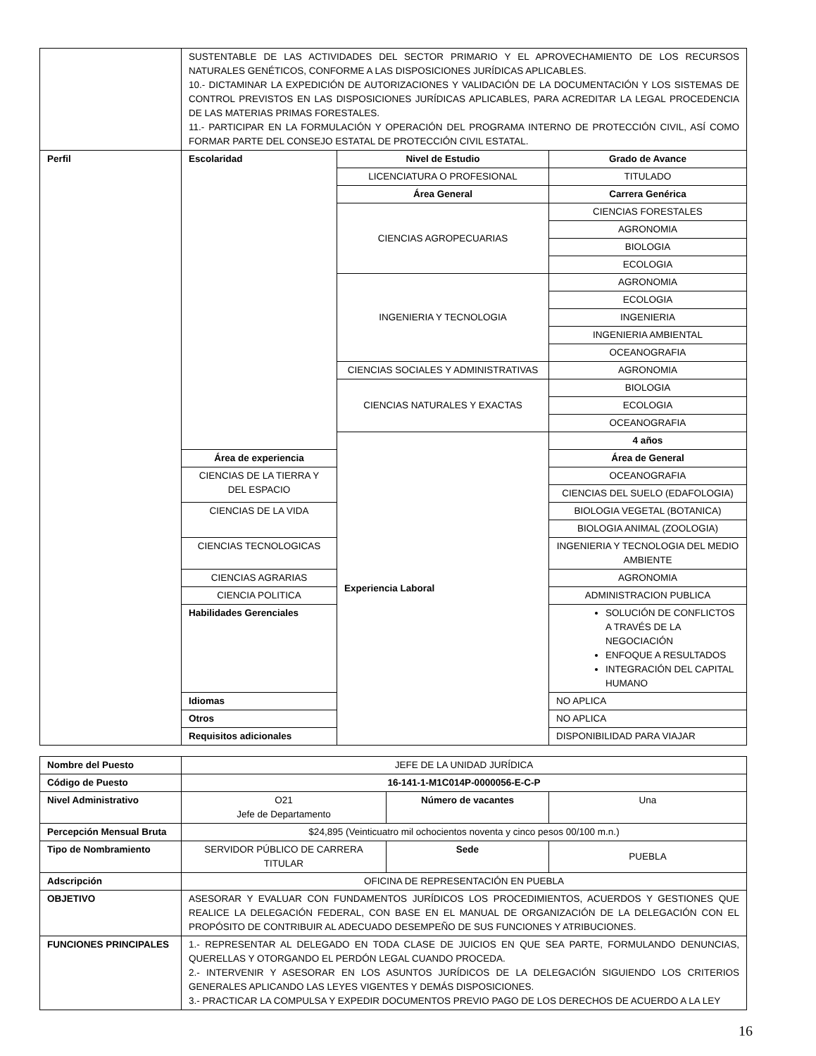| | SUSTENTABLE DE LAS ACTIVIDADES DEL SECTOR PRIMARIO Y EL APROVECHAMIENTO DE LOS RECURSOS NATURALES GENÉTICOS, CONFORME A LAS DISPOSICIONES JURÍDICAS APLICABLES. 10.- DICTAMINAR LA EXPEDICIÓN DE AUTORIZACIONES Y VALIDACIÓN DE LA DOCUMENTACIÓN Y LOS SISTEMAS DE CONTROL PREVISTOS EN LAS DISPOSICIONES JURÍDICAS APLICABLES, PARA ACREDITAR LA LEGAL PROCEDENCIA DE LAS MATERIAS PRIMAS FORESTALES. 11.- PARTICIPAR EN LA FORMULACIÓN Y OPERACIÓN DEL PROGRAMA INTERNO DE PROTECCIÓN CIVIL, ASÍ COMO FORMAR PARTE DEL CONSEJO ESTATAL DE PROTECCIÓN CIVIL ESTATAL. | | |
| Perfil | Escolaridad | Nivel de Estudio | Grado de Avance |
| | | LICENCIATURA O PROFESIONAL | TITULADO |
| | | Área General | Carrera Genérica |
| | | CIENCIAS AGROPECUARIAS | CIENCIAS FORESTALES |
| | | | AGRONOMIA |
| | | | BIOLOGIA |
| | | | ECOLOGIA |
| | | INGENIERIA Y TECNOLOGIA | AGRONOMIA |
| | | | ECOLOGIA |
| | | | INGENIERIA |
| | | | INGENIERIA AMBIENTAL |
| | | | OCEANOGRAFIA |
| | | CIENCIAS SOCIALES Y ADMINISTRATIVAS | AGRONOMIA |
| | | CIENCIAS NATURALES Y EXACTAS | BIOLOGIA |
| | | | ECOLOGIA |
| | | | OCEANOGRAFIA |
| | | Experiencia Laboral | 4 años |
| | Área de experiencia | | Área de General |
| | CIENCIAS DE LA TIERRA Y DEL ESPACIO | | OCEANOGRAFIA |
| | | | CIENCIAS DEL SUELO (EDAFOLOGIA) |
| | CIENCIAS DE LA VIDA | | BIOLOGIA VEGETAL (BOTANICA) |
| | | | BIOLOGIA ANIMAL (ZOOLOGIA) |
| | CIENCIAS TECNOLOGICAS | | INGENIERIA Y TECNOLOGIA DEL MEDIO AMBIENTE |
| | CIENCIAS AGRARIAS | | AGRONOMIA |
| | CIENCIA POLITICA | | ADMINISTRACION PUBLICA |
| | Habilidades Gerenciales | | SOLUCIÓN DE CONFLICTOS A TRAVÉS DE LA NEGOCIACIÓN ENFOQUE A RESULTADOS INTEGRACIÓN DEL CAPITAL HUMANO |
| | Idiomas | | NO APLICA |
| | Otros | | NO APLICA |
| | Requisitos adicionales | | DISPONIBILIDAD PARA VIAJAR |
| Nombre del Puesto | JEFE DE LA UNIDAD JURÍDICA | | |
| Código de Puesto | 16-141-1-M1C014P-0000056-E-C-P | | |
| Nivel Administrativo | O21 Jefe de Departamento | Número de vacantes | Una |
| Percepción Mensual Bruta | $24,895 (Veinticuatro mil ochocientos noventa y cinco pesos 00/100 m.n.) | | |
| Tipo de Nombramiento | SERVIDOR PÚBLICO DE CARRERA TITULAR | Sede | PUEBLA |
| Adscripción | OFICINA DE REPRESENTACIÓN EN PUEBLA | | |
| OBJETIVO | ASESORAR Y EVALUAR CON FUNDAMENTOS JURÍDICOS LOS PROCEDIMIENTOS, ACUERDOS Y GESTIONES QUE REALICE LA DELEGACIÓN FEDERAL, CON BASE EN EL MANUAL DE ORGANIZACIÓN DE LA DELEGACIÓN CON EL PROPÓSITO DE CONTRIBUIR AL ADECUADO DESEMPEÑO DE SUS FUNCIONES Y ATRIBUCIONES. | | |
| FUNCIONES PRINCIPALES | 1.- REPRESENTAR AL DELEGADO EN TODA CLASE DE JUICIOS EN QUE SEA PARTE, FORMULANDO DENUNCIAS, QUERELLAS Y OTORGANDO EL PERDÓN LEGAL CUANDO PROCEDA. 2.- INTERVENIR Y ASESORAR EN LOS ASUNTOS JURÍDICOS DE LA DELEGACIÓN SIGUIENDO LOS CRITERIOS GENERALES APLICANDO LAS LEYES VIGENTES Y DEMÁS DISPOSICIONES. 3.- PRACTICAR LA COMPULSA Y EXPEDIR DOCUMENTOS PREVIO PAGO DE LOS DERECHOS DE ACUERDO A LA LEY | | |
16